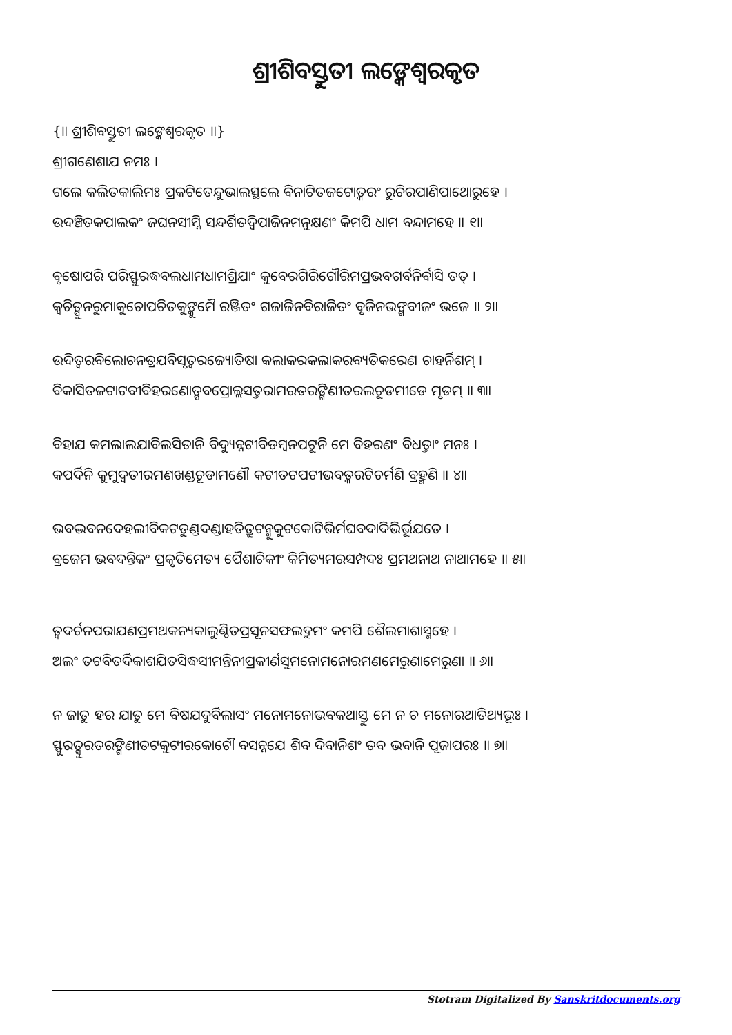ଶ୍ରୀଶିବସ୍ତୁତୀ ଲଙ୍କେଶ୍ଵରକୃତ
{॥ ଶ୍ରୀଶିବସ୍ତୁତୀ ଲଙ୍କେଶ୍ଵରକୃତ ॥}
ଶ୍ରୀଗଣେଶାଯ ନମଃ ।
ଗଲେ କଲିତକାଲିମଃ ପ୍ରକଟିତେନ୍ଦୁଭାଲସ୍ଥଲେ ବିନାଟିତଜଟୋତ୍କରଂ ରୁଚିରପାଣିପାଥୋରୁହେ ।
ଉଦଞ୍ଚିତକପାଲକଂ ଜଘନସୀମ୍ନି ସନ୍ଦର୍ଶିତଦ୍ଵିପାଜିନମନୁକ୍ଷଣଂ କିମପି ଧାମ ବନ୍ଦାମହେ ॥ ୧॥
ବୃଷୋପରି ପରିସ୍ଫୁରଦ୍ଧବଲଧାମଧାମଶ୍ରିଯାଂ କୁବେରଗିରିଗୌରିମପ୍ରଭବଗର୍ବନିର୍ବାସି ତତ୍ ।
କ୍ଵଚିତ୍ପୁନରୁମାକୁଚୋପଚିତକୁଙ୍କୁମୈ ରଞ୍ଜିତଂ ଗଜାଜିନବିରାଜିତଂ ବୃଜିନଭଙ୍ଗବୀଜଂ ଭଜେ ॥ ୨॥
ଉଦିତ୍ଵରବିଲୋଚନତ୍ରଯବିସୃତ୍ଵରଜ୍ୟୋତିଷା କଲାକରକଲାକରବ୍ୟତିକରେଣ ଚାହର୍ନିଶମ୍ ।
ବିକାସିତଜଟାଟବୀବିହରଣୋତ୍ସବପ୍ରୋଲ୍ଲସତ୍ତରାମରତରଙ୍ଗିଣୀତରଲଚୂଡମୀଡେ ମୃଡମ୍ ॥ ୩॥
ବିହାଯ କମଲାଲଯାବିଲସିତାନି ବିଦ୍ୟୁନ୍ନଟୀବିଡମ୍ବନପଟୂନି ମେ ବିହରଣଂ ବିଧତ୍ତାଂ ମନଃ ।
କପର୍ଦିନି କୁମୁଦ୍ଵତୀରମଣଖଣ୍ଡଚୂଡାମଣୌ କଟୀତଟପଟୀଭବତ୍କରଟିଚର୍ମଣି ବ୍ରହ୍ମଣି ॥ ୪॥
ଭବଦ୍ଭବନଦେହଲୀବିକଟତୁଣ୍ଡଦଣ୍ଡାହତିତ୍ରୁଟନ୍ମୁକୁଟକୋଟିଭିର୍ମଘବଦାଦିଭିର୍ଭୂଯତେ ।
ବ୍ରଜେମ ଭବଦନ୍ତିକଂ ପ୍ରକୃତିମେତ୍ୟ ପୈଶାଚିକୀଂ କିମିତ୍ୟମରସମ୍ପଦଃ ପ୍ରମଥନାଥ ନାଥାମହେ ॥ ୫॥
ତ୍ଵଦର୍ଚନପରାଯଣପ୍ରମଥକନ୍ୟକାଲୁଣ୍ଠିତପ୍ରସୂନସଫଲଦ୍ରୁମଂ କମପି ଶୈଲମାଶାସ୍ମହେ ।
ଅଲଂ ତଟବିତର୍ଦିକାଶଯିତସିଦ୍ଧସୀମନ୍ତିନୀପ୍ରକୀର୍ଣସୁମନୋମନୋରମଣମେରୁଣାମେରୁଣା ॥ ୬॥
ନ ଜାତୁ ହର ଯାତୁ ମେ ବିଷଯଦୁର୍ବିଲାସଂ ମନୋମନୋଭବକଥାସ୍ତୁ ମେ ନ ଚ ମନୋରଥାତିଥ୍ୟଭୂଃ ।
ସ୍ଫୁରତ୍ସୁରତରଙ୍ଗିଣୀତଟକୁଟୀରକୋଟୌ ବସନ୍ନଯେ ଶିବ ଦିବାନିଶଂ ତବ ଭବାନି ପୂଜାପରଃ ॥ ୭॥
Stotram Digitalized By Sanskritdocuments.org